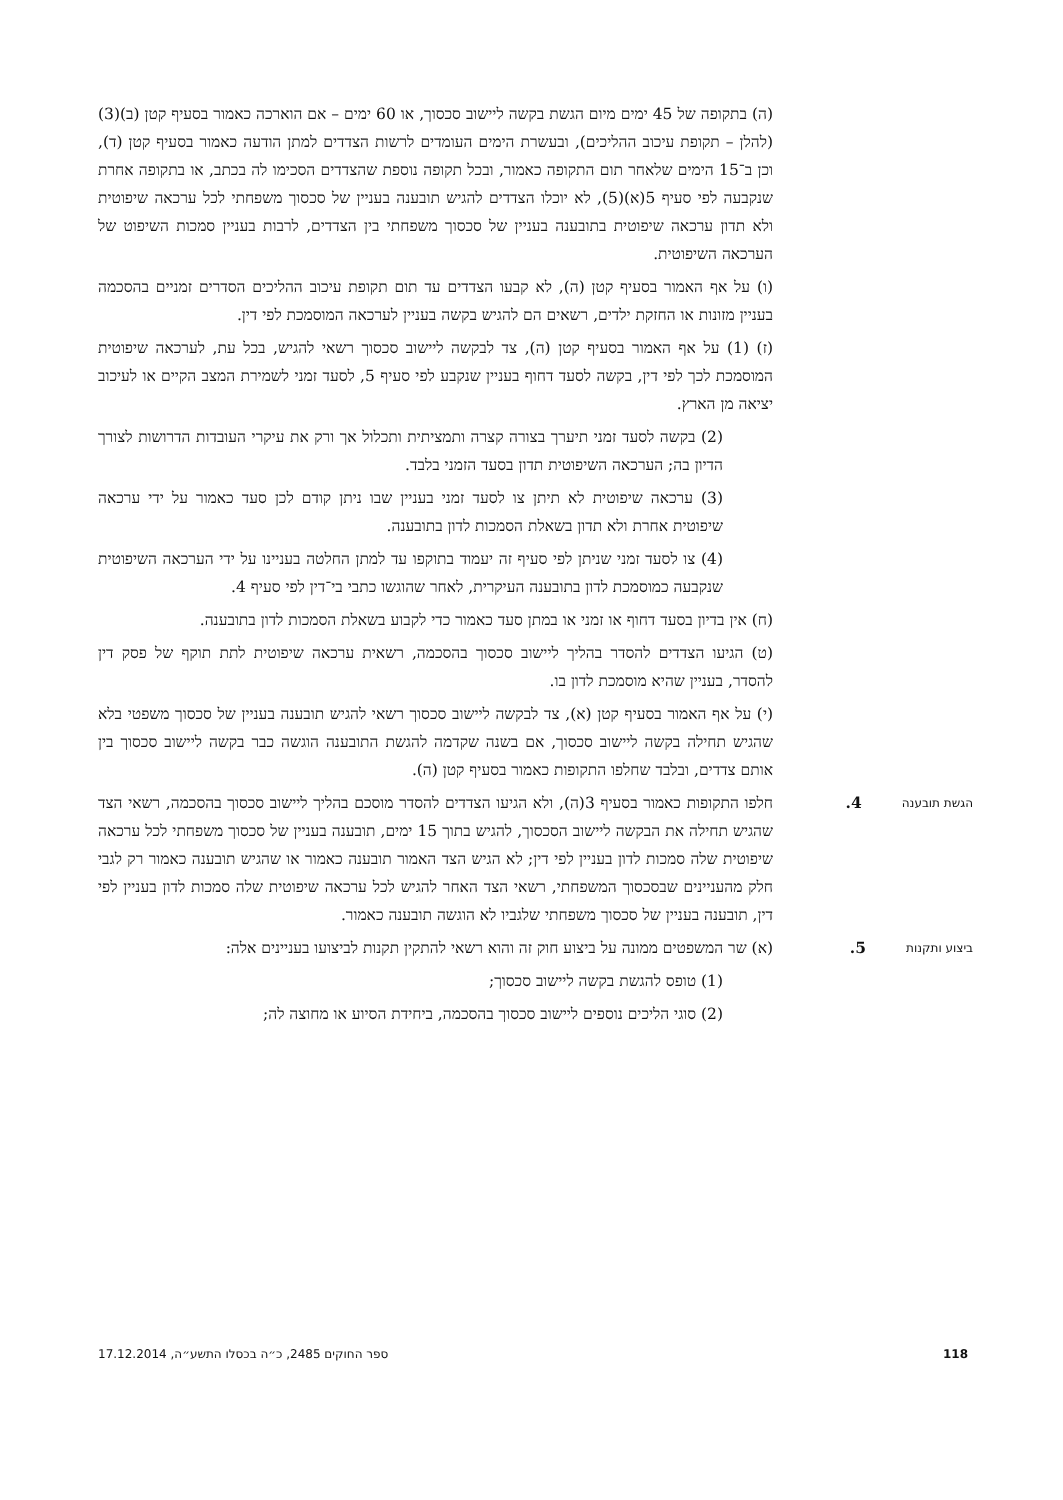(ה) בתקופה של 45 ימים מיום הגשת בקשה ליישוב סכסוך, או 60 ימים – אם הוארכה כאמור בסעיף קטן (ב)(3) (להלן – תקופת עיכוב ההליכים), ובעשרת הימים העומדים לרשות הצדדים למתן הודעה כאמור בסעיף קטן (ד), וכן ב־15 הימים שלאחר תום התקופה כאמור, ובכל תקופה נוספת שהצדדים הסכימו לה בכתב, או בתקופה אחרת שנקבעה לפי סעיף 5(א)(5), לא יוכלו הצדדים להגיש תובענה בעניין של סכסוך משפחתי לכל ערכאה שיפוטית ולא תדון ערכאה שיפוטית בתובענה בעניין של סכסוך משפחתי בין הצדדים, לרבות בעניין סמכות השיפוט של הערכאה השיפוטית.
(ו) על אף האמור בסעיף קטן (ה), לא קבעו הצדדים עד תום תקופת עיכוב ההליכים הסדרים זמניים בהסכמה בעניין מזונות או החזקת ילדים, רשאים הם להגיש בקשה בעניין לערכאה המוסמכת לפי דין.
(ז) (1) על אף האמור בסעיף קטן (ה), צד לבקשה ליישוב סכסוך רשאי להגיש, בכל עת, לערכאה שיפוטית המוסמכת לכך לפי דין, בקשה לסעד דחוף בעניין שנקבע לפי סעיף 5, לסעד זמני לשמירת המצב הקיים או לעיכוב יציאה מן הארץ.
(2) בקשה לסעד זמני תיערך בצורה קצרה ותמציתית ותכלול אך ורק את עיקרי העובדות הדרושות לצורך הדיון בה; הערכאה השיפוטית תדון בסעד הזמני בלבד.
(3) ערכאה שיפוטית לא תיתן צו לסעד זמני בעניין שבו ניתן קודם לכן סעד כאמור על ידי ערכאה שיפוטית אחרת ולא תדון בשאלת הסמכות לדון בתובענה.
(4) צו לסעד זמני שניתן לפי סעיף זה יעמוד בתוקפו עד למתן החלטה בעניינו על ידי הערכאה השיפוטית שנקבעה כמוסמכת לדון בתובענה העיקרית, לאחר שהוגשו כתבי בי־דין לפי סעיף 4.
(ח) אין בדיון בסעד דחוף או זמני או במתן סעד כאמור כדי לקבוע בשאלת הסמכות לדון בתובענה.
(ט) הגיעו הצדדים להסדר בהליך ליישוב סכסוך בהסכמה, רשאית ערכאה שיפוטית לתת תוקף של פסק דין להסדר, בעניין שהיא מוסמכת לדון בו.
(י) על אף האמור בסעיף קטן (א), צד לבקשה ליישוב סכסוך רשאי להגיש תובענה בעניין של סכסוך משפטי בלא שהגיש תחילה בקשה ליישוב סכסוך, אם בשנה שקדמה להגשת התובענה הוגשה כבר בקשה ליישוב סכסוך בין אותם צדדים, ובלבד שחלפו התקופות כאמור בסעיף קטן (ה).
הגשת תובענה 4.
חלפו התקופות כאמור בסעיף 3(ה), ולא הגיעו הצדדים להסדר מוסכם בהליך ליישוב סכסוך בהסכמה, רשאי הצד שהגיש תחילה את הבקשה ליישוב הסכסוך, להגיש בתוך 15 ימים, תובענה בעניין של סכסוך משפחתי לכל ערכאה שיפוטית שלה סמכות לדון בעניין לפי דין; לא הגיש הצד האמור תובענה כאמור או שהגיש תובענה כאמור רק לגבי חלק מהעניינים שבסכסוך המשפחתי, רשאי הצד האחר להגיש לכל ערכאה שיפוטית שלה סמכות לדון בעניין לפי דין, תובענה בעניין של סכסוך משפחתי שלגביו לא הוגשה תובענה כאמור.
ביצוע ותקנות 5.
(א) שר המשפטים ממונה על ביצוע חוק זה והוא רשאי להתקין תקנות לביצועו בעניינים אלה:
(1) טופס להגשת בקשה ליישוב סכסוך;
(2) סוגי הליכים נוספים ליישוב סכסוך בהסכמה, ביחידת הסיוע או מחוצה לה;
118 ספר החוקים 2485, כ״ה בכסלו התשע״ה, 17.12.2014